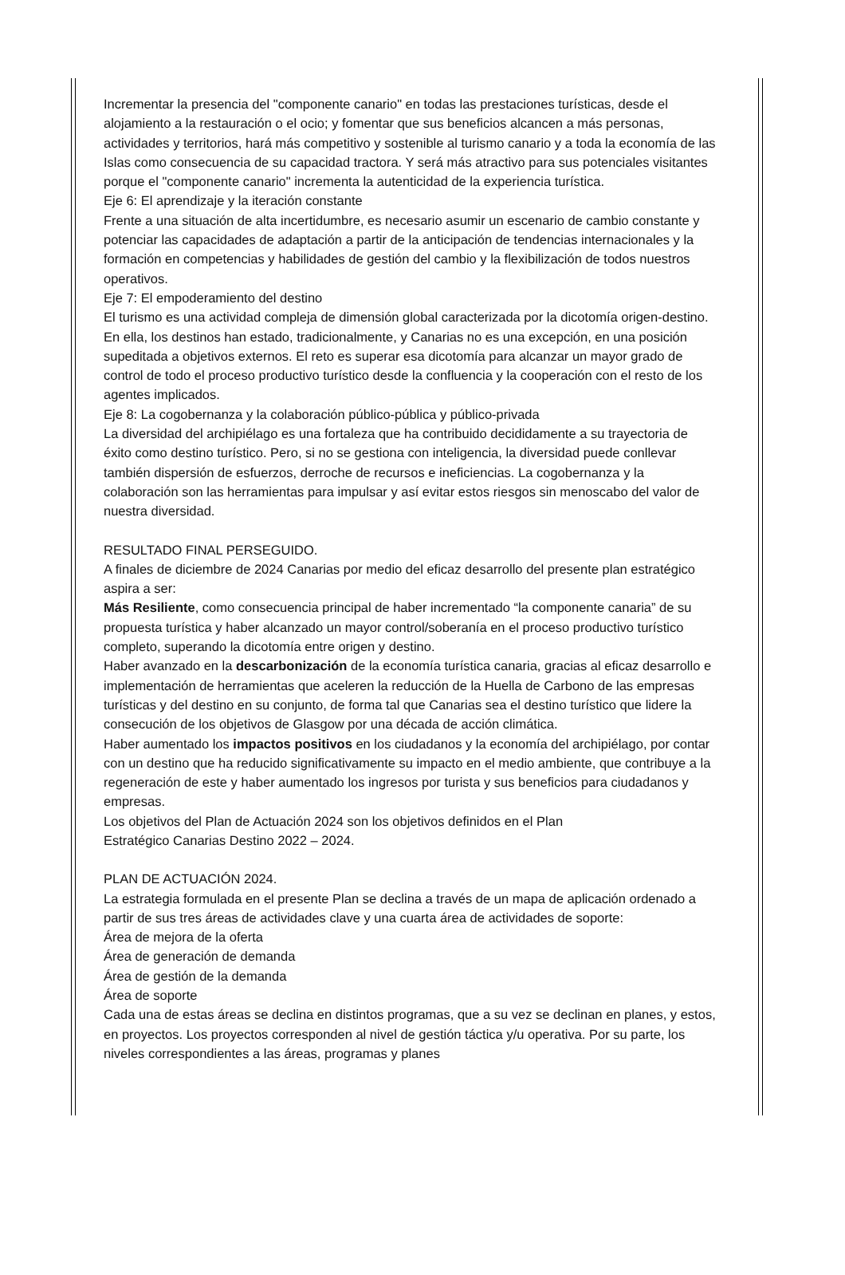Incrementar la presencia del "componente canario" en todas las prestaciones turísticas, desde el alojamiento a la restauración o el ocio; y fomentar que sus beneficios alcancen a más personas, actividades y territorios, hará más competitivo y sostenible al turismo canario y a toda la economía de las Islas como consecuencia de su capacidad tractora. Y será más atractivo para sus potenciales visitantes porque el "componente canario" incrementa la autenticidad de la experiencia turística.
Eje 6: El aprendizaje y la iteración constante
Frente a una situación de alta incertidumbre, es necesario asumir un escenario de cambio constante y potenciar las capacidades de adaptación a partir de la anticipación de tendencias internacionales y la formación en competencias y habilidades de gestión del cambio y la flexibilización de todos nuestros operativos.
Eje 7: El empoderamiento del destino
El turismo es una actividad compleja de dimensión global caracterizada por la dicotomía origen-destino. En ella, los destinos han estado, tradicionalmente, y Canarias no es una excepción, en una posición supeditada a objetivos externos. El reto es superar esa dicotomía para alcanzar un mayor grado de control de todo el proceso productivo turístico desde la confluencia y la cooperación con el resto de los agentes implicados.
Eje 8: La cogobernanza y la colaboración público-pública y público-privada
La diversidad del archipiélago es una fortaleza que ha contribuido decididamente a su trayectoria de éxito como destino turístico. Pero, si no se gestiona con inteligencia, la diversidad puede conllevar también dispersión de esfuerzos, derroche de recursos e ineficiencias. La cogobernanza y la colaboración son las herramientas para impulsar y así evitar estos riesgos sin menoscabo del valor de nuestra diversidad.
RESULTADO FINAL PERSEGUIDO.
A finales de diciembre de 2024 Canarias por medio del eficaz desarrollo del presente plan estratégico aspira a ser:
Más Resiliente, como consecuencia principal de haber incrementado “la componente canaria” de su propuesta turística y haber alcanzado un mayor control/soberanía en el proceso productivo turístico completo, superando la dicotomía entre origen y destino.
Haber avanzado en la descarbonización de la economía turística canaria, gracias al eficaz desarrollo e implementación de herramientas que aceleren la reducción de la Huella de Carbono de las empresas turísticas y del destino en su conjunto, de forma tal que Canarias sea el destino turístico que lidere la consecución de los objetivos de Glasgow por una década de acción climática.
Haber aumentado los impactos positivos en los ciudadanos y la economía del archipiélago, por contar con un destino que ha reducido significativamente su impacto en el medio ambiente, que contribuye a la regeneración de este y haber aumentado los ingresos por turista y sus beneficios para ciudadanos y empresas.
Los objetivos del Plan de Actuación 2024 son los objetivos definidos en el Plan
Estratégico Canarias Destino 2022 – 2024.
PLAN DE ACTUACIÓN 2024.
La estrategia formulada en el presente Plan se declina a través de un mapa de aplicación ordenado a partir de sus tres áreas de actividades clave y una cuarta área de actividades de soporte:
Área de mejora de la oferta
Área de generación de demanda
Área de gestión de la demanda
Área de soporte
Cada una de estas áreas se declina en distintos programas, que a su vez se declinan en planes, y estos, en proyectos. Los proyectos corresponden al nivel de gestión táctica y/u operativa. Por su parte, los niveles correspondientes a las áreas, programas y planes